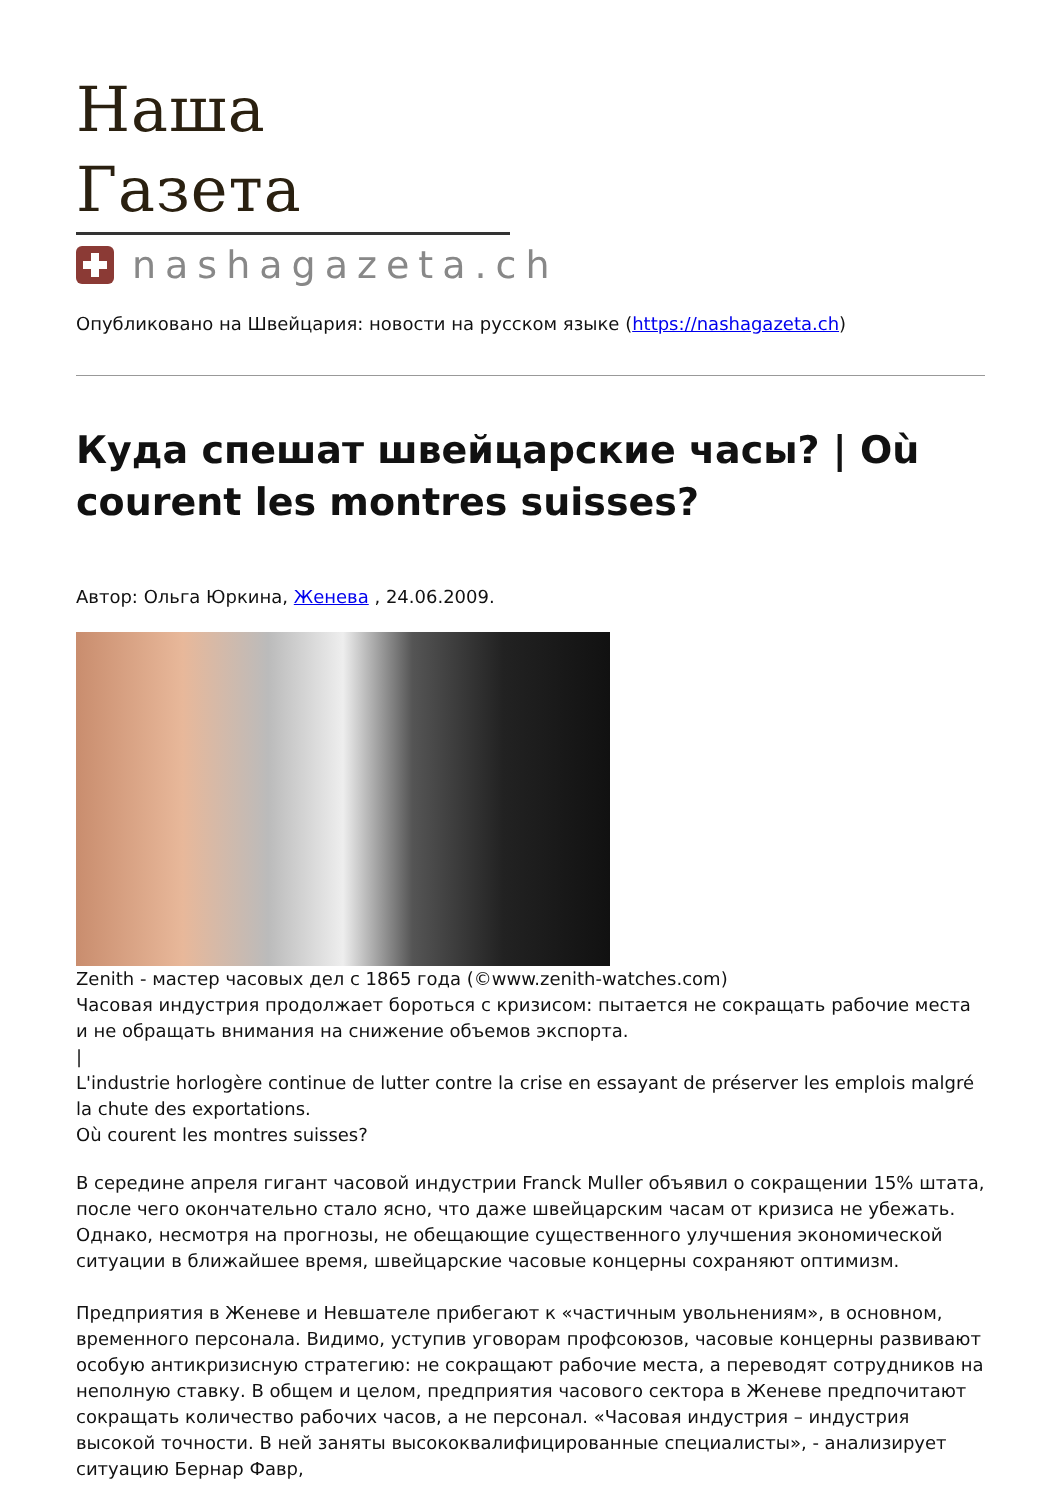Наша Газета
nashagazeta.ch
Опубликовано на Швейцария: новости на русском языке (https://nashagazeta.ch)
Куда спешат швейцарские часы? | Où courent les montres suisses?
Автор: Ольга Юркина, Женева , 24.06.2009.
Zenith - мастер часовых дел с 1865 года (©www.zenith-watches.com)
Часовая индустрия продолжает бороться с кризисом: пытается не сокращать рабочие места и не обращать внимания на снижение объемов экспорта.
|
L'industrie horlogère continue de lutter contre la crise en essayant de préserver les emplois malgré la chute des exportations.
Où courent les montres suisses?
В середине апреля гигант часовой индустрии Franck Muller объявил о сокращении 15% штата, после чего окончательно стало ясно, что даже швейцарским часам от кризиса не убежать. Однако, несмотря на прогнозы, не обещающие существенного улучшения экономической ситуации в ближайшее время, швейцарские часовые концерны сохраняют оптимизм.
Предприятия в Женеве и Невшателе прибегают к «частичным увольнениям», в основном, временного персонала. Видимо, уступив уговорам профсоюзов, часовые концерны развивают особую антикризисную стратегию: не сокращают рабочие места, а переводят сотрудников на неполную ставку. В общем и целом, предприятия часового сектора в Женеве предпочитают сокращать количество рабочих часов, а не персонал. «Часовая индустрия – индустрия высокой точности. В ней заняты высококвалифицированные специалисты», - анализирует ситуацию Бернар Фавр,